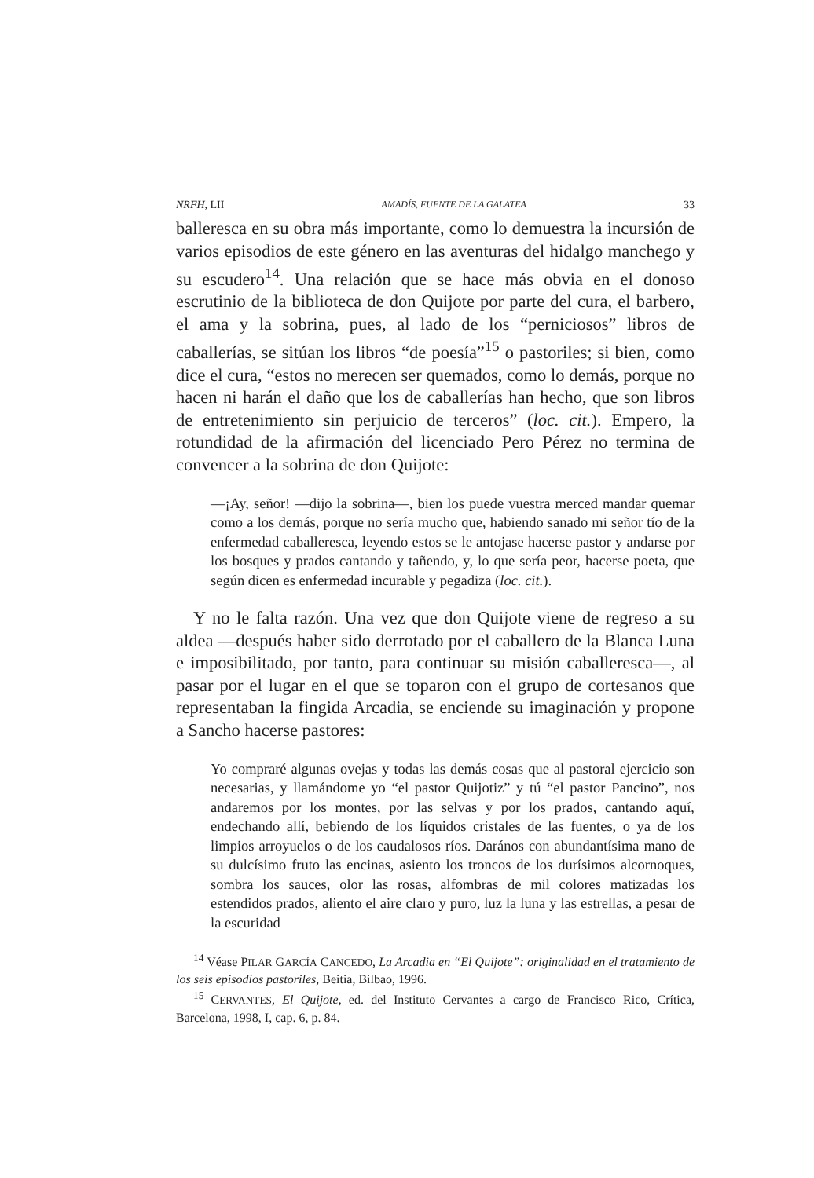NRFH, LII AMADÍS, FUENTE DE LA GALATEA 33
balleresca en su obra más importante, como lo demuestra la incursión de varios episodios de este género en las aventuras del hidalgo manchego y su escudero<sup>14</sup>. Una relación que se hace más obvia en el donoso escrutinio de la biblioteca de don Quijote por parte del cura, el barbero, el ama y la sobrina, pues, al lado de los “perniciosos” libros de caballerías, se sitúan los libros “de poesía”<sup>15</sup> o pastoriles; si bien, como dice el cura, “estos no merecen ser quemados, como lo demás, porque no hacen ni harán el daño que los de caballerías han hecho, que son libros de entretenimiento sin perjuicio de terceros” (loc. cit.). Empero, la rotundidad de la afirmación del licenciado Pero Pérez no termina de convencer a la sobrina de don Quijote:
—¡Ay, señor! —dijo la sobrina—, bien los puede vuestra merced mandar quemar como a los demás, porque no sería mucho que, habiendo sanado mi señor tío de la enfermedad caballeresca, leyendo estos se le antojase hacerse pastor y andarse por los bosques y prados cantando y tañendo, y, lo que sería peor, hacerse poeta, que según dicen es enfermedad incurable y pegadiza (loc. cit.).
Y no le falta razón. Una vez que don Quijote viene de regreso a su aldea —después haber sido derrotado por el caballero de la Blanca Luna e imposibilitado, por tanto, para continuar su misión caballeresca—, al pasar por el lugar en el que se toparon con el grupo de cortesanos que representaban la fingida Arcadia, se enciende su imaginación y propone a Sancho hacerse pastores:
Yo compraré algunas ovejas y todas las demás cosas que al pastoral ejercicio son necesarias, y llamándome yo “el pastor Quijotiz” y tú “el pastor Pancino”, nos andaremos por los montes, por las selvas y por los prados, cantando aquí, endechando allí, bebiendo de los líquidos cristales de las fuentes, o ya de los limpios arroyuelos o de los caudalosos ríos. Darános con abundantísima mano de su dulcísimo fruto las encinas, asiento los troncos de los durísimos alcornoques, sombra los sauces, olor las rosas, alfombras de mil colores matizadas los estendidos prados, aliento el aire claro y puro, luz la luna y las estrellas, a pesar de la escuridad
<sup>14</sup> Véase PILAR GARCÍA CANCEDO, La Arcadia en “El Quijote”: originalidad en el tratamiento de los seis episodios pastoriles, Beitia, Bilbao, 1996.
<sup>15</sup> CERVANTES, El Quijote, ed. del Instituto Cervantes a cargo de Francisco Rico, Crítica, Barcelona, 1998, I, cap. 6, p. 84.